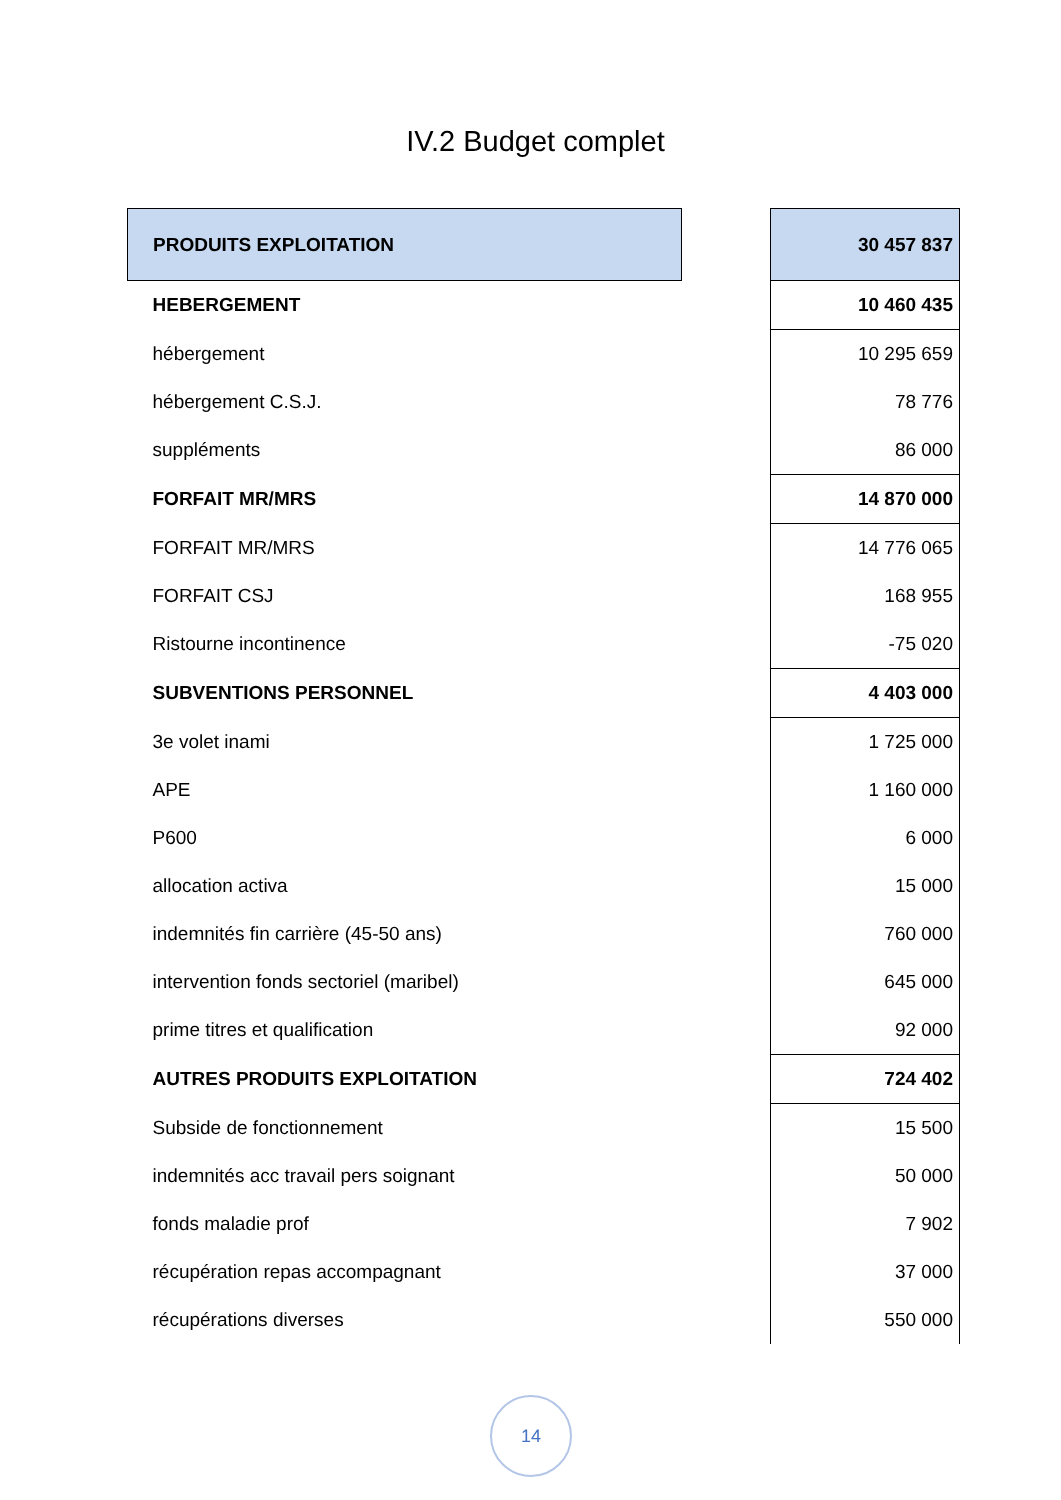IV.2 Budget complet
| PRODUITS EXPLOITATION | | 30 457 837 |
| HEBERGEMENT | | 10 460 435 |
| hébergement | | 10 295 659 |
| hébergement C.S.J. | | 78 776 |
| suppléments | | 86 000 |
| FORFAIT MR/MRS | | 14 870 000 |
| FORFAIT MR/MRS | | 14 776 065 |
| FORFAIT CSJ | | 168 955 |
| Ristourne incontinence | | -75 020 |
| SUBVENTIONS PERSONNEL | | 4 403 000 |
| 3e volet inami | | 1 725 000 |
| APE | | 1 160 000 |
| P600 | | 6 000 |
| allocation activa | | 15 000 |
| indemnités fin carrière (45-50 ans) | | 760 000 |
| intervention fonds sectoriel (maribel) | | 645 000 |
| prime titres et qualification | | 92 000 |
| AUTRES PRODUITS EXPLOITATION | | 724 402 |
| Subside de fonctionnement | | 15 500 |
| indemnités acc travail pers soignant | | 50 000 |
| fonds maladie prof | | 7 902 |
| récupération repas accompagnant | | 37 000 |
| récupérations diverses | | 550 000 |
14